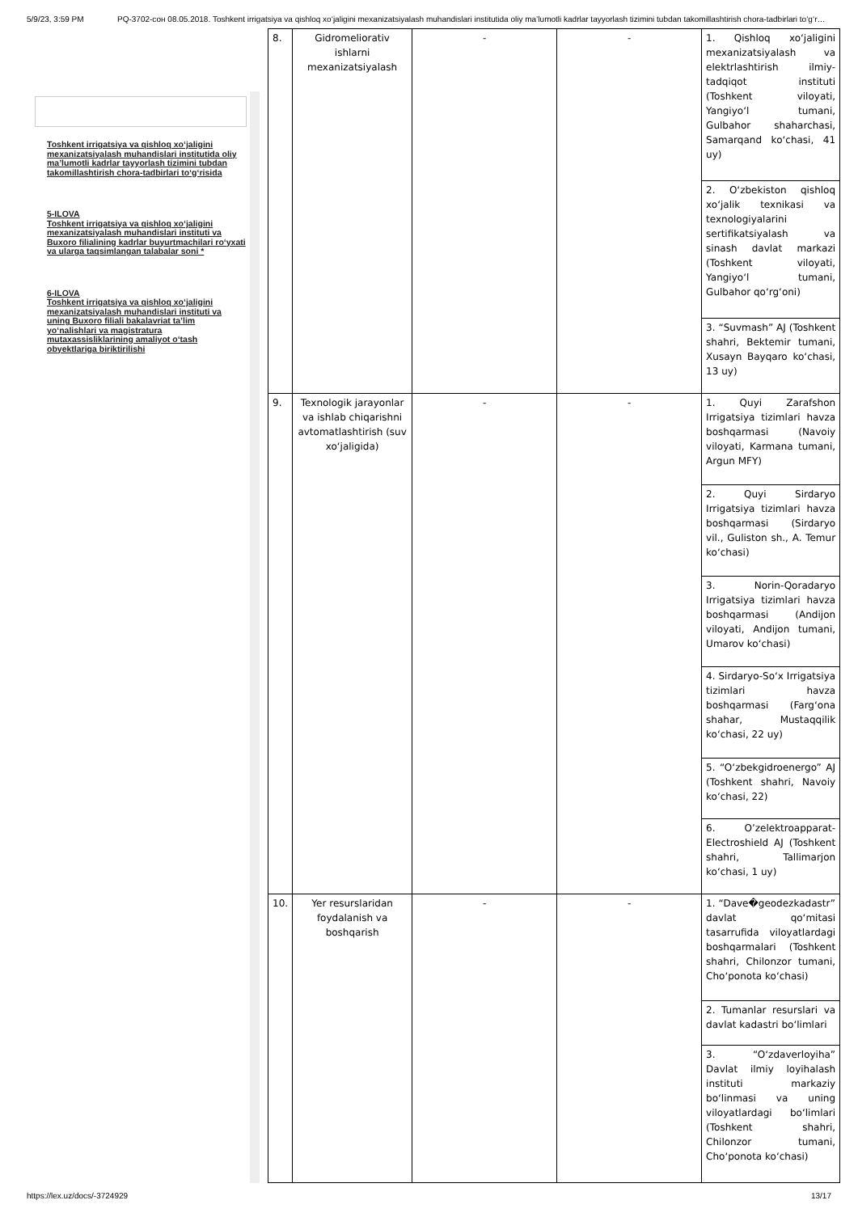5/9/23, 3:59 PM PQ-3702-сон 08.05.2018. Toshkent irrigatsiya va qishloq xo‘jaligini mexanizatsiyalash muhandislari institutida oliy ma’lumotli kadrlar tayyorlash tizimini tubdan takomillashtirish chora-tadbirlari to‘g‘r…
Toshkent irrigatsiya va qishloq xo‘jaligini mexanizatsiyalash muhandislari institutida oliy ma’lumotli kadrlar tayyorlash tizimini tubdan takomillashtirish chora-tadbirlari to‘g‘risida
5-ILOVA
Toshkent irrigatsiya va qishloq xo‘jaligini mexanizatsiyalash muhandislari instituti va Buxoro filialining kadrlar buyurtmachilari ro‘yxati va ularga taqsimlangan talabalar soni *
6-ILOVA
Toshkent irrigatsiya va qishloq xo‘jaligini mexanizatsiyalash muhandislari instituti va uning Buxoro filiali bakalavriat ta’lim yo‘nalishlari va magistratura mutaxassisliklarining amaliyot o‘tash obyektlariga biriktirilishi
| 8. | Gidromeliorativ ishlarni mexanizatsiyalash | - | - | 1. Qishloq xo‘jaligini mexanizatsiyalash va elektrlashtirish ilmiy-tadqiqot instituti (Toshkent viloyati, Yangiyo‘l tumani, Gulbahor shaharchasi, Samarqand ko‘chasi, 41 uy) |
| | | | | 2. O‘zbekiston qishloq xo‘jalik texnikasi va texnologiyalarini sertifikatsiyalash va sinash davlat markazi (Toshkent viloyati, Yangiyo‘l tumani, Gulbahor qo‘rg‘oni) |
| | | | | 3. “Suvmash” AJ (Toshkent shahri, Bektemir tumani, Xusayn Bayqaro ko‘chasi, 13 uy) |
| 9. | Texnologik jarayonlar va ishlab chiqarishni avtomatlashtirish (suv xo‘jaligida) | - | - | 1. Quyi Zarafshon Irrigatsiya tizimlari havza boshqarmasi (Navoiy viloyati, Karmana tumani, Argun MFY) |
| | | | | 2. Quyi Sirdaryo Irrigatsiya tizimlari havza boshqarmasi (Sirdaryo vil., Guliston sh., A. Temur ko‘chasi) |
| | | | | 3. Norin-Qoradaryo Irrigatsiya tizimlari havza boshqarmasi (Andijon viloyati, Andijon tumani, Umarov ko‘chasi) |
| | | | | 4. Sirdaryo-So‘x Irrigatsiya tizimlari havza boshqarmasi (Farg‘ona shahar, Mustaqqilik ko‘chasi, 22 uy) |
| | | | | 5. “O‘zbekgidroenergo” AJ (Toshkent shahri, Navoiy ko‘chasi, 22) |
| | | | | 6. O’zelektroapparat-Electroshield AJ (Toshkent shahri, Tallimarjon ko‘chasi, 1 uy) |
| 10. | Yer resurslaridan foydalanish va boshqarish | - | - | 1. “Dave�geodezkadastr” davlat qo‘mitasi tasarrufida viloyatlardagi boshqarmalari (Toshkent shahri, Chilonzor tumani, Cho‘ponota ko‘chasi) |
| | | | | 2. Tumanlar resurslari va davlat kadastri bo‘limlari |
| | | | | 3. “O‘zdaverloyiha” Davlat ilmiy loyihalash instituti markaziy bo‘linmasi va uning viloyatlardagi bo‘limlari (Toshkent shahri, Chilonzor tumani, Cho‘ponota ko‘chasi) |
https://lex.uz/docs/-3724929 13/17